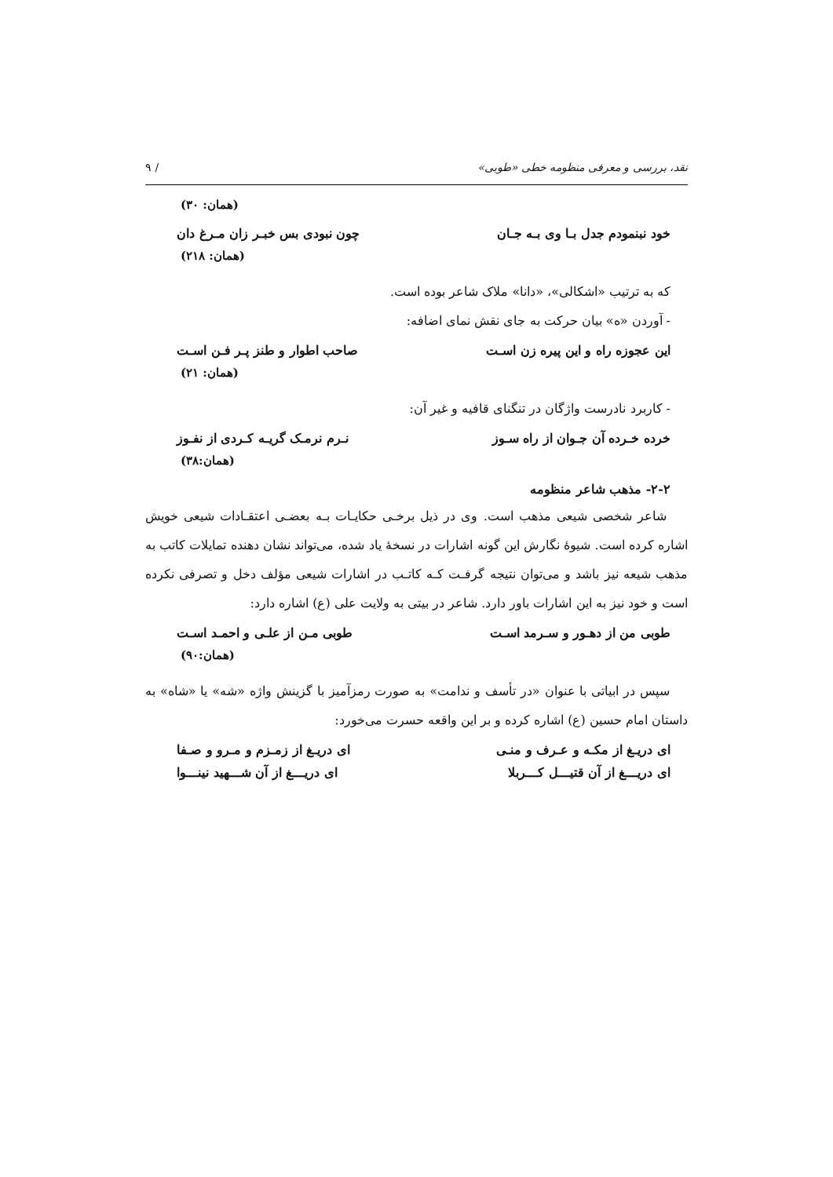نقد، بررسی و معرفی منظومه خطی «طوبی» / ۹
(همان: ۳۰)
خود نبنمودم جدل بـا وی بـه جـان چون نبودی بس خبـر زان مـرغ دان
(همان: ۲۱۸)
که به ترتیب «اشکالی»، «دانا» ملاک شاعر بوده است.
- آوردن «ه» بیان حرکت به جای نقش نمای اضافه:
این عجوزه راه و این پیره زن اسـت صاحب اطوار و طنز پـر فـن اسـت
(همان: ۲۱)
- کاربرد نادرست واژگان در تنگنای قافیه و غیر آن:
خرده خـرده آن جـوان از راه سـوز نـرم نرمـک گریـه کـردی از نفـوز
(همان:۳۸)
۲-۲- مذهب شاعر منظومه
شاعر شخصی شیعی مذهب است. وی در ذیل برخـی حکایـات بـه بعضـی اعتقـادات شیعی خویش اشاره کرده است. شیوهٔ نگارش این گونه اشارات در نسخهٔ یاد شده، می‌تواند نشان دهنده تمایلات کاتب به مذهب شیعه نیز باشد و می‌توان نتیجه گرفـت کـه کاتـب در اشارات شیعی مؤلف دخل و تصرفی نکرده است و خود نیز به این اشارات باور دارد. شاعر در بیتی به ولایت علی (ع) اشاره دارد:
طوبی من از دهـور و سـرمد اسـت طوبی مـن از علـی و احمـد اسـت
(همان:۹۰)
سپس در ابیاتی با عنوان «در تأسف و ندامت» به صورت رمزآمیز با گزینش واژه «شه» یا «شاه» به داستان امام حسین (ع) اشاره کرده و بر این واقعه حسرت می‌خورد:
ای دریـغ از مکـه و عـرف و منـی ای دریـغ از زمـزم و مـرو و صـفا
ای دریـــغ از آن قتیـــل کـــربلا ای دریـــغ از آن شـــهید نینـــوا